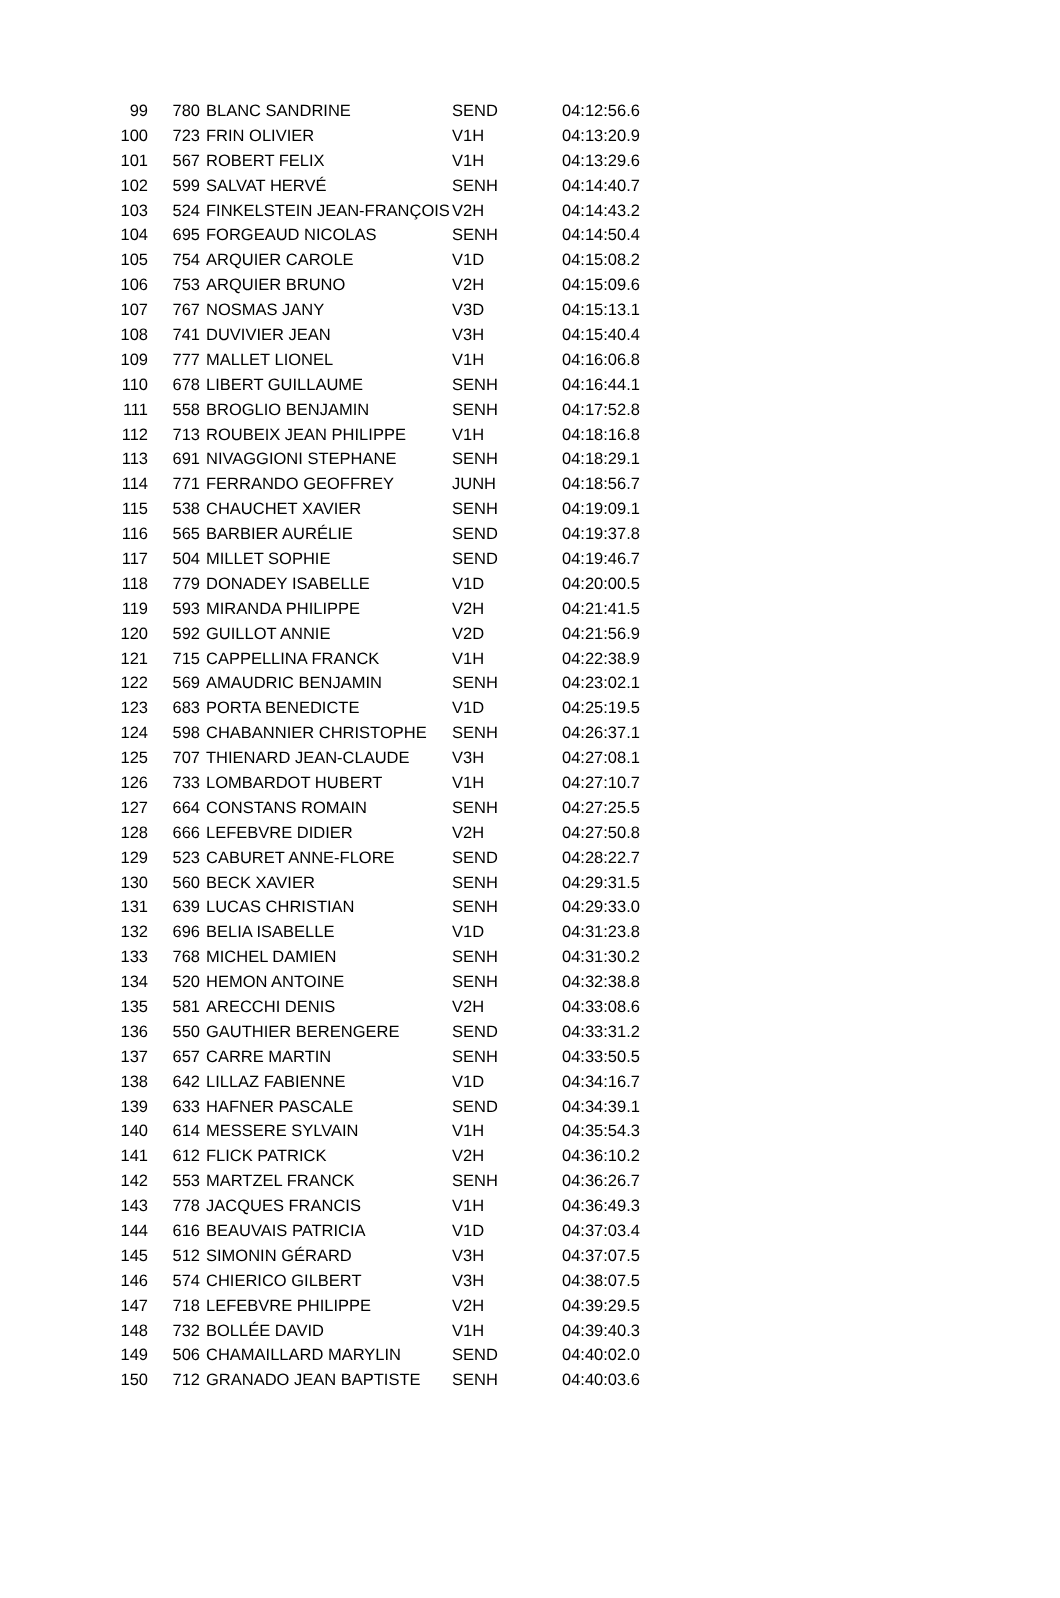| 99 | 780 | BLANC SANDRINE | SEND | 04:12:56.6 |
| 100 | 723 | FRIN OLIVIER | V1H | 04:13:20.9 |
| 101 | 567 | ROBERT FELIX | V1H | 04:13:29.6 |
| 102 | 599 | SALVAT HERVÉ | SENH | 04:14:40.7 |
| 103 | 524 | FINKELSTEIN JEAN-FRANÇOIS | V2H | 04:14:43.2 |
| 104 | 695 | FORGEAUD NICOLAS | SENH | 04:14:50.4 |
| 105 | 754 | ARQUIER CAROLE | V1D | 04:15:08.2 |
| 106 | 753 | ARQUIER BRUNO | V2H | 04:15:09.6 |
| 107 | 767 | NOSMAS JANY | V3D | 04:15:13.1 |
| 108 | 741 | DUVIVIER JEAN | V3H | 04:15:40.4 |
| 109 | 777 | MALLET LIONEL | V1H | 04:16:06.8 |
| 110 | 678 | LIBERT GUILLAUME | SENH | 04:16:44.1 |
| 111 | 558 | BROGLIO BENJAMIN | SENH | 04:17:52.8 |
| 112 | 713 | ROUBEIX JEAN PHILIPPE | V1H | 04:18:16.8 |
| 113 | 691 | NIVAGGIONI STEPHANE | SENH | 04:18:29.1 |
| 114 | 771 | FERRANDO GEOFFREY | JUNH | 04:18:56.7 |
| 115 | 538 | CHAUCHET XAVIER | SENH | 04:19:09.1 |
| 116 | 565 | BARBIER AURÉLIE | SEND | 04:19:37.8 |
| 117 | 504 | MILLET SOPHIE | SEND | 04:19:46.7 |
| 118 | 779 | DONADEY ISABELLE | V1D | 04:20:00.5 |
| 119 | 593 | MIRANDA PHILIPPE | V2H | 04:21:41.5 |
| 120 | 592 | GUILLOT ANNIE | V2D | 04:21:56.9 |
| 121 | 715 | CAPPELLINA FRANCK | V1H | 04:22:38.9 |
| 122 | 569 | AMAUDRIC BENJAMIN | SENH | 04:23:02.1 |
| 123 | 683 | PORTA BENEDICTE | V1D | 04:25:19.5 |
| 124 | 598 | CHABANNIER CHRISTOPHE | SENH | 04:26:37.1 |
| 125 | 707 | THIENARD JEAN-CLAUDE | V3H | 04:27:08.1 |
| 126 | 733 | LOMBARDOT HUBERT | V1H | 04:27:10.7 |
| 127 | 664 | CONSTANS ROMAIN | SENH | 04:27:25.5 |
| 128 | 666 | LEFEBVRE DIDIER | V2H | 04:27:50.8 |
| 129 | 523 | CABURET ANNE-FLORE | SEND | 04:28:22.7 |
| 130 | 560 | BECK XAVIER | SENH | 04:29:31.5 |
| 131 | 639 | LUCAS CHRISTIAN | SENH | 04:29:33.0 |
| 132 | 696 | BELIA ISABELLE | V1D | 04:31:23.8 |
| 133 | 768 | MICHEL DAMIEN | SENH | 04:31:30.2 |
| 134 | 520 | HEMON ANTOINE | SENH | 04:32:38.8 |
| 135 | 581 | ARECCHI DENIS | V2H | 04:33:08.6 |
| 136 | 550 | GAUTHIER BERENGERE | SEND | 04:33:31.2 |
| 137 | 657 | CARRE MARTIN | SENH | 04:33:50.5 |
| 138 | 642 | LILLAZ FABIENNE | V1D | 04:34:16.7 |
| 139 | 633 | HAFNER PASCALE | SEND | 04:34:39.1 |
| 140 | 614 | MESSERE SYLVAIN | V1H | 04:35:54.3 |
| 141 | 612 | FLICK PATRICK | V2H | 04:36:10.2 |
| 142 | 553 | MARTZEL FRANCK | SENH | 04:36:26.7 |
| 143 | 778 | JACQUES FRANCIS | V1H | 04:36:49.3 |
| 144 | 616 | BEAUVAIS PATRICIA | V1D | 04:37:03.4 |
| 145 | 512 | SIMONIN GÉRARD | V3H | 04:37:07.5 |
| 146 | 574 | CHIERICO GILBERT | V3H | 04:38:07.5 |
| 147 | 718 | LEFEBVRE PHILIPPE | V2H | 04:39:29.5 |
| 148 | 732 | BOLLÉE DAVID | V1H | 04:39:40.3 |
| 149 | 506 | CHAMAILLARD MARYLIN | SEND | 04:40:02.0 |
| 150 | 712 | GRANADO JEAN BAPTISTE | SENH | 04:40:03.6 |